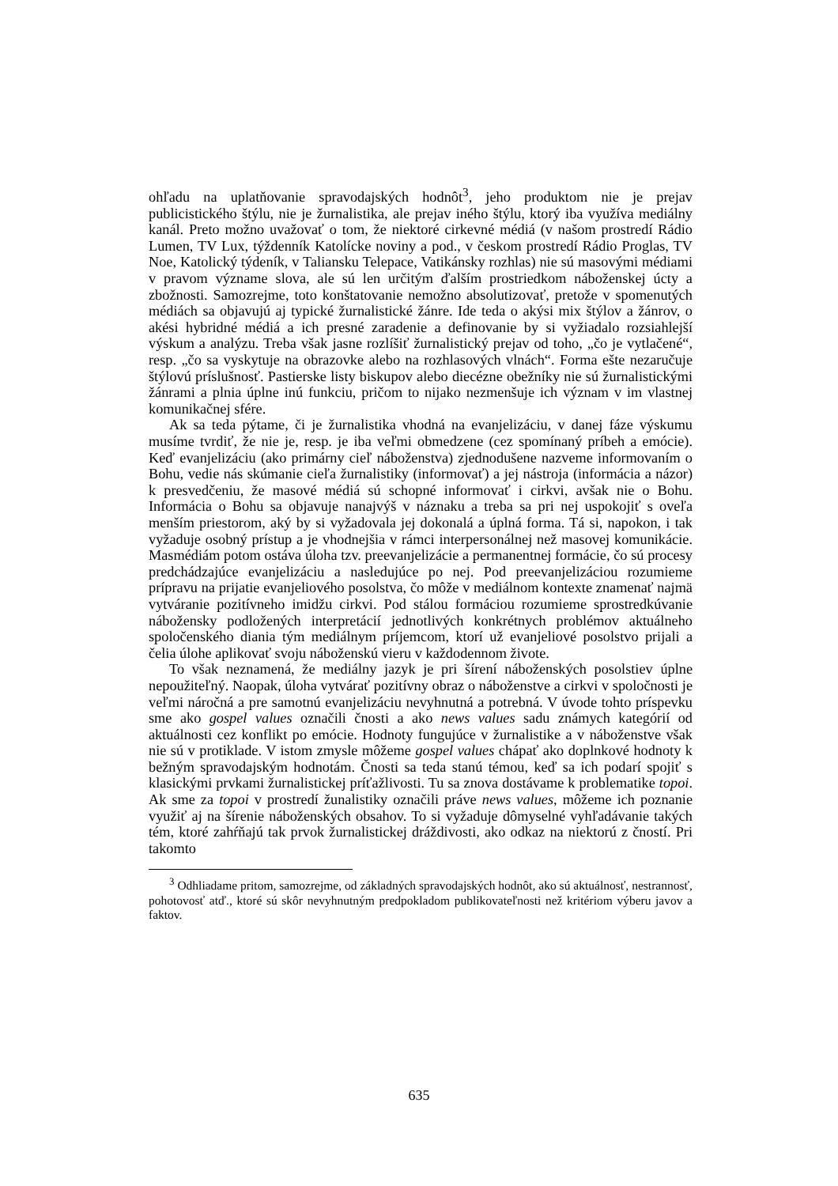ohľadu na uplatňovanie spravodajských hodnôt<sup>3</sup>, jeho produktom nie je prejav publicistického štýlu, nie je žurnalistika, ale prejav iného štýlu, ktorý iba využíva mediálny kanál. Preto možno uvažovať o tom, že niektoré cirkevné médiá (v našom prostredí Rádio Lumen, TV Lux, týždenník Katolícke noviny a pod., v českom prostredí Rádio Proglas, TV Noe, Katolický týdeník, v Taliansku Telepace, Vatikánsky rozhlas) nie sú masovými médiami v pravom význame slova, ale sú len určitým ďalším prostriedkom náboženskej úcty a zbožnosti. Samozrejme, toto konštatovanie nemožno absolutizovať, pretože v spomenutých médiách sa objavujú aj typické žurnalistické žánre. Ide teda o akýsi mix štýlov a žánrov, o akési hybridné médiá a ich presné zaradenie a definovanie by si vyžiadalo rozsiahlejší výskum a analýzu. Treba však jasne rozlíšiť žurnalistický prejav od toho, „čo je vytlačené“, resp. „čo sa vyskytuje na obrazovke alebo na rozhlasových vlnách“. Forma ešte nezaručuje štýlovú príslušnosť. Pastierske listy biskupov alebo diecézne obežníky nie sú žurnalistickými žánrami a plnia úplne inú funkciu, pričom to nijako nezmenšuje ich význam v im vlastnej komunikačnej sfére.
Ak sa teda pýtame, či je žurnalistika vhodná na evanjelizáciu, v danej fáze výskumu musíme tvrdiť, že nie je, resp. je iba veľmi obmedzene (cez spomínaný príbeh a emócie). Keď evanjelizáciu (ako primárny cieľ náboženstva) zjednodušene nazveme informovaním o Bohu, vedie nás skúmanie cieľa žurnalistiky (informovať) a jej nástroja (informácia a názor) k presvedčeniu, že masové médiá sú schopné informovať i cirkvi, avšak nie o Bohu. Informácia o Bohu sa objavuje nanajvýš v náznaku a treba sa pri nej uspokojiť s oveľa menším priestorom, aký by si vyžadovala jej dokonalá a úplná forma. Tá si, napokon, i tak vyžaduje osobný prístup a je vhodnejšia v rámci interpersonálnej než masovej komunikácie. Masmédiám potom ostáva úloha tzv. preevanjelizácie a permanentnej formácie, čo sú procesy predchádzajúce evanjelizáciu a nasledujúce po nej. Pod preevanjelizáciou rozumieme prípravu na prijatie evanjeliového posolstva, čo môže v mediálnom kontexte znamenať najmä vytváranie pozitívneho imidžu cirkvi. Pod stálou formáciou rozumieme sprostredkúvanie nábožensky podložených interpretácií jednotlivých konkrétnych problémov aktuálneho spoločenského diania tým mediálnym príjemcom, ktorí už evanjeliové posolstvo prijali a čelia úlohe aplikovať svoju náboženskú vieru v každodennom živote.
To však neznamená, že mediálny jazyk je pri šírení náboženských posolstiev úplne nepoužiteľný. Naopak, úloha vytvárať pozitívny obraz o náboženstve a cirkvi v spoločnosti je veľmi náročná a pre samotnú evanjelizáciu nevyhnutná a potrebná. V úvode tohto príspevku sme ako gospel values označili čnosti a ako news values sadu známych kategórií od aktuálnosti cez konflikt po emócie. Hodnoty fungujúce v žurnalistike a v náboženstve však nie sú v protiklade. V istom zmysle môžeme gospel values chápať ako doplnkové hodnoty k bežným spravodajským hodnotám. Čnosti sa teda stanú témou, keď sa ich podarí spojiť s klasickými prvkami žurnalistickej príťažlivosti. Tu sa znova dostávame k problematike topoi. Ak sme za topoi v prostredí žunalistiky označili práve news values, môžeme ich poznanie využiť aj na šírenie náboženských obsahov. To si vyžaduje dômyselné vyhľadávanie takých tém, ktoré zahŕňajú tak prvok žurnalistickej dráždivosti, ako odkaz na niektorú z čností. Pri takomto
<sup>3</sup> Odhliadame pritom, samozrejme, od základných spravodajských hodnôt, ako sú aktuálnosť, nestrannosť, pohotovosť atď., ktoré sú skôr nevyhnutným predpokladom publikovateľnosti než kritériom výberu javov a faktov.
635